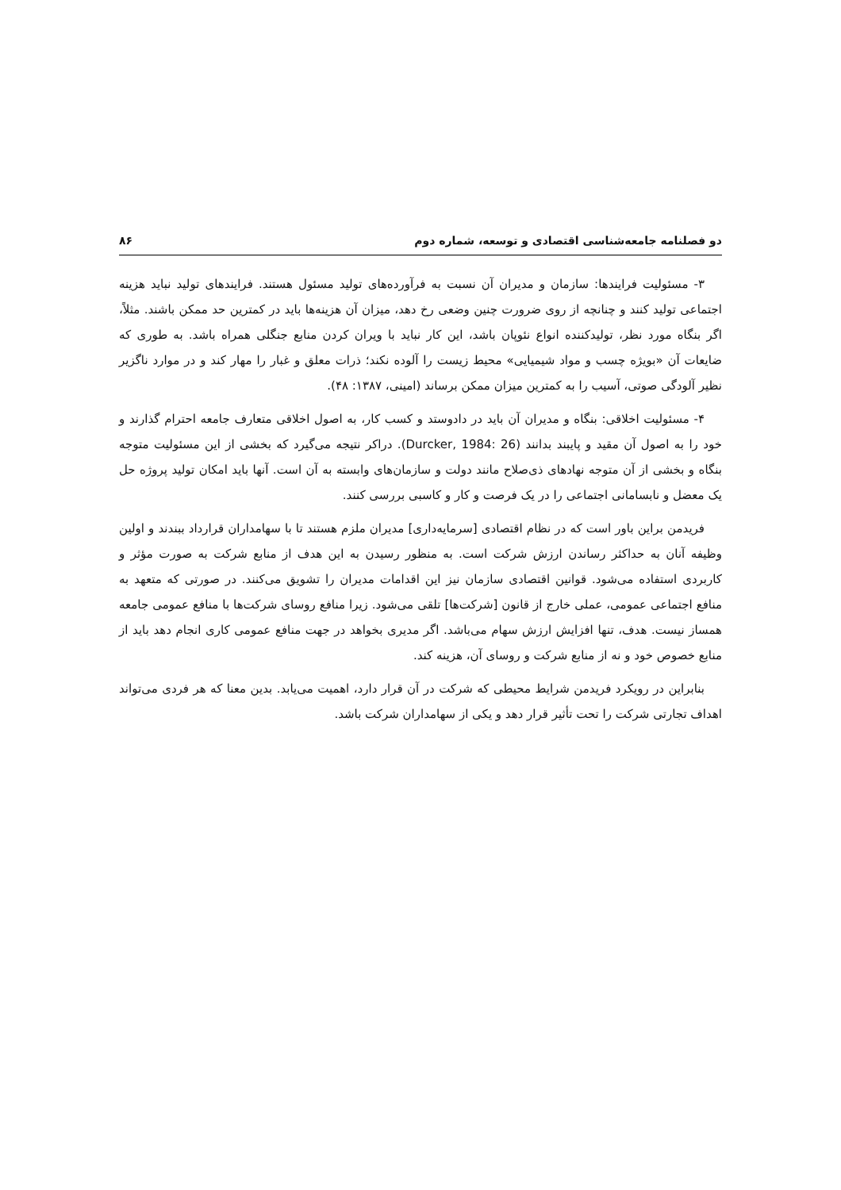دو فصلنامه جامعه‌شناسی اقتصادی و توسعه، شماره دوم ۸۶
۳- مسئولیت فرایندها: سازمان و مدیران آن نسبت به فرآورده‌های تولید مسئول هستند. فرایندهای تولید نباید هزینه اجتماعی تولید کنند و چنانچه از روی ضرورت چنین وضعی رخ دهد، میزان آن هزینه‌ها باید در کمترین حد ممکن باشند. مثلاً، اگر بنگاه مورد نظر، تولیدکننده انواع نئوپان باشد، این کار نباید با ویران کردن منابع جنگلی همراه باشد. به طوری که ضایعات آن «بویژه چسب و مواد شیمیایی» محیط زیست را آلوده نکند؛ ذرات معلق و غبار را مهار کند و در موارد ناگزیر نظیر آلودگی صوتی، آسیب را به کمترین میزان ممکن برساند (امینی، ۱۳۸۷: ۴۸).
۴- مسئولیت اخلاقی: بنگاه و مدیران آن باید در دادوستد و کسب کار، به اصول اخلاقی متعارف جامعه احترام گذارند و خود را به اصول آن مقید و پایبند بدانند (Durcker, 1984: 26). دراکر نتیجه می‌گیرد که بخشی از این مسئولیت متوجه بنگاه و بخشی از آن متوجه نهادهای ذی‌صلاح مانند دولت و سازمان‌های وابسته به آن است. آنها باید امکان تولید پروژه حل یک معضل و نابسامانی اجتماعی را در یک فرصت و کار و کاسبی بررسی کنند.
فریدمن براین باور است که در نظام اقتصادی [سرمایه‌داری] مدیران ملزم هستند تا با سهامداران قرارداد ببندند و اولین وظیفه آنان به حداکثر رساندن ارزش شرکت است. به منظور رسیدن به این هدف از منابع شرکت به صورت مؤثر و کاربردی استفاده می‌شود. قوانین اقتصادی سازمان نیز این اقدامات مدیران را تشویق می‌کنند. در صورتی که متعهد به منافع اجتماعی عمومی، عملی خارج از قانون [شرکت‌ها] تلقی می‌شود. زیرا منافع روسای شرکت‌ها با منافع عمومی جامعه همساز نیست. هدف، تنها افزایش ارزش سهام می‌باشد. اگر مدیری بخواهد در جهت منافع عمومی کاری انجام دهد باید از منابع خصوص خود و نه از منابع شرکت و روسای آن، هزینه کند.
بنابراین در رویکرد فریدمن شرایط محیطی که شرکت در آن قرار دارد، اهمیت می‌یابد. بدین معنا که هر فردی می‌تواند اهداف تجارتی شرکت را تحت تأثیر قرار دهد و یکی از سهامداران شرکت باشد.